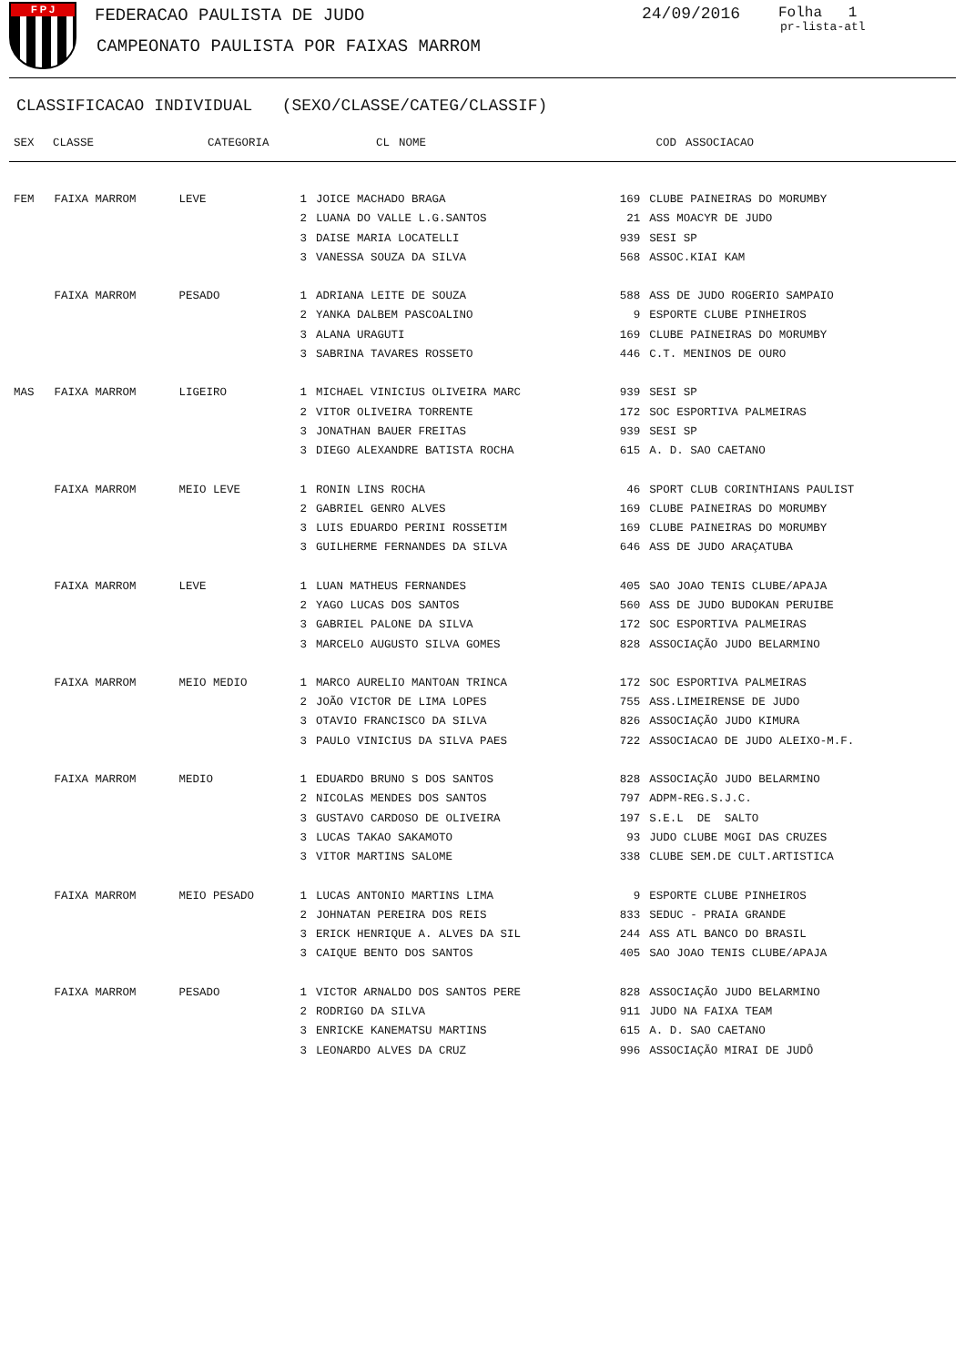F P J FEDERACAO PAULISTA DE JUDO
CAMPEONATO PAULISTA POR FAIXAS MARROM
24/09/2016 Folha 1
pr-lista-atl
CLASSIFICACAO INDIVIDUAL (SEXO/CLASSE/CATEG/CLASSIF)
| SEX | CLASSE | CATEGORIA | CL | NOME | COD | ASSOCIACAO |
| --- | --- | --- | --- | --- | --- | --- |
| FEM | FAIXA MARROM | LEVE | 1 | JOICE MACHADO BRAGA | 169 | CLUBE PAINEIRAS DO MORUMBY |
| | | | 2 | LUANA DO VALLE L.G.SANTOS | 21 | ASS MOACYR DE JUDO |
| | | | 3 | DAISE MARIA LOCATELLI | 939 | SESI SP |
| | | | 3 | VANESSA SOUZA DA SILVA | 568 | ASSOC.KIAI KAM |
| | FAIXA MARROM | PESADO | 1 | ADRIANA LEITE DE SOUZA | 588 | ASS DE JUDO ROGERIO SAMPAIO |
| | | | 2 | YANKA DALBEM PASCOALINO | 9 | ESPORTE CLUBE PINHEIROS |
| | | | 3 | ALANA URAGUTI | 169 | CLUBE PAINEIRAS DO MORUMBY |
| | | | 3 | SABRINA TAVARES ROSSETO | 446 | C.T. MENINOS DE OURO |
| MAS | FAIXA MARROM | LIGEIRO | 1 | MICHAEL VINICIUS OLIVEIRA MARC | 939 | SESI SP |
| | | | 2 | VITOR OLIVEIRA TORRENTE | 172 | SOC ESPORTIVA PALMEIRAS |
| | | | 3 | JONATHAN BAUER FREITAS | 939 | SESI SP |
| | | | 3 | DIEGO ALEXANDRE BATISTA ROCHA | 615 | A. D. SAO CAETANO |
| | FAIXA MARROM | MEIO LEVE | 1 | RONIN LINS ROCHA | 46 | SPORT CLUB CORINTHIANS PAULIST |
| | | | 2 | GABRIEL GENRO ALVES | 169 | CLUBE PAINEIRAS DO MORUMBY |
| | | | 3 | LUIS EDUARDO PERINI ROSSETIM | 169 | CLUBE PAINEIRAS DO MORUMBY |
| | | | 3 | GUILHERME FERNANDES DA SILVA | 646 | ASS DE JUDO ARAÇATUBA |
| | FAIXA MARROM | LEVE | 1 | LUAN MATHEUS FERNANDES | 405 | SAO JOAO TENIS CLUBE/APAJA |
| | | | 2 | YAGO LUCAS DOS SANTOS | 560 | ASS DE JUDO BUDOKAN PERUIBE |
| | | | 3 | GABRIEL PALONE DA SILVA | 172 | SOC ESPORTIVA PALMEIRAS |
| | | | 3 | MARCELO AUGUSTO SILVA GOMES | 828 | ASSOCIAÇÃO JUDO BELARMINO |
| | FAIXA MARROM | MEIO MEDIO | 1 | MARCO AURELIO MANTOAN TRINCA | 172 | SOC ESPORTIVA PALMEIRAS |
| | | | 2 | JOÃO VICTOR DE LIMA LOPES | 755 | ASS.LIMEIRENSE DE JUDO |
| | | | 3 | OTAVIO FRANCISCO DA SILVA | 826 | ASSOCIAÇÃO JUDO KIMURA |
| | | | 3 | PAULO VINICIUS DA SILVA PAES | 722 | ASSOCIACAO DE JUDO ALEIXO-M.F. |
| | FAIXA MARROM | MEDIO | 1 | EDUARDO BRUNO S DOS SANTOS | 828 | ASSOCIAÇÃO JUDO BELARMINO |
| | | | 2 | NICOLAS MENDES DOS SANTOS | 797 | ADPM-REG.S.J.C. |
| | | | 3 | GUSTAVO CARDOSO DE OLIVEIRA | 197 | S.E.L DE SALTO |
| | | | 3 | LUCAS TAKAO SAKAMOTO | 93 | JUDO CLUBE MOGI DAS CRUZES |
| | | | 3 | VITOR MARTINS SALOME | 338 | CLUBE SEM.DE CULT.ARTISTICA |
| | FAIXA MARROM | MEIO PESADO | 1 | LUCAS ANTONIO MARTINS LIMA | 9 | ESPORTE CLUBE PINHEIROS |
| | | | 2 | JOHNATAN PEREIRA DOS REIS | 833 | SEDUC - PRAIA GRANDE |
| | | | 3 | ERICK HENRIQUE A. ALVES DA SIL | 244 | ASS ATL BANCO DO BRASIL |
| | | | 3 | CAIQUE BENTO DOS SANTOS | 405 | SAO JOAO TENIS CLUBE/APAJA |
| | FAIXA MARROM | PESADO | 1 | VICTOR ARNALDO DOS SANTOS PERE | 828 | ASSOCIAÇÃO JUDO BELARMINO |
| | | | 2 | RODRIGO DA SILVA | 911 | JUDO NA FAIXA TEAM |
| | | | 3 | ENRICKE KANEMATSU MARTINS | 615 | A. D. SAO CAETANO |
| | | | 3 | LEONARDO ALVES DA CRUZ | 996 | ASSOCIAÇÃO MIRAI DE JUDÔ |